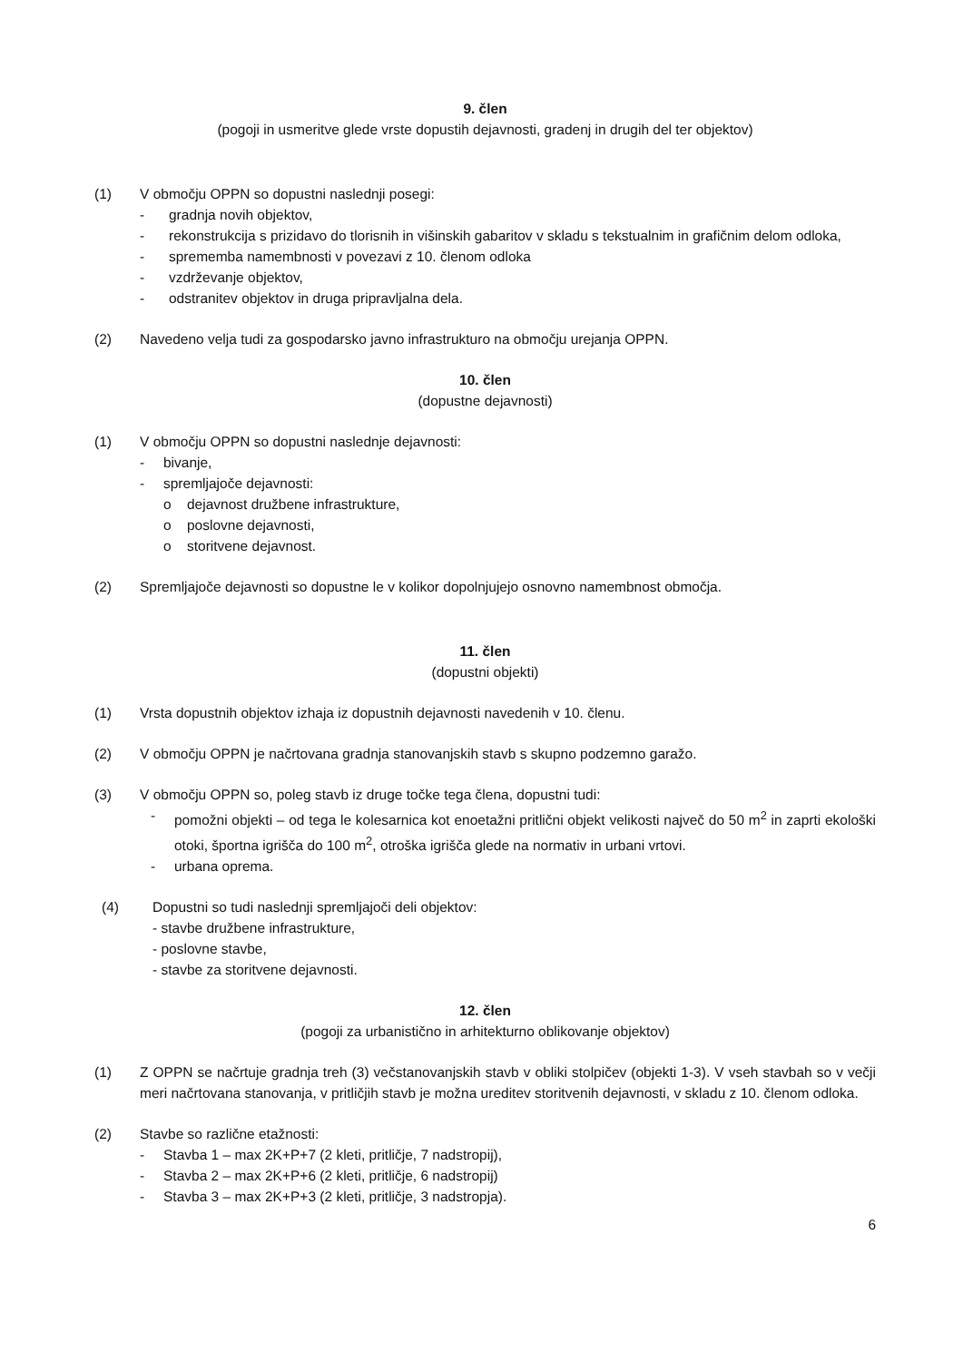9. člen
(pogoji in usmeritve glede vrste dopustih dejavnosti, gradenj in drugih del ter objektov)
(1) V območju OPPN so dopustni naslednji posegi:
- gradnja novih objektov,
- rekonstrukcija s prizidavo do tlorisnih in višinskih gabaritov v skladu s tekstualnim in grafičnim delom odloka,
- sprememba namembnosti v povezavi z 10. členom odloka
- vzdrževanje objektov,
- odstranitev objektov in druga pripravljalna dela.
(2) Navedeno velja tudi za gospodarsko javno infrastrukturo na območju urejanja OPPN.
10. člen
(dopustne dejavnosti)
(1) V območju OPPN so dopustni naslednje dejavnosti:
- bivanje,
- spremljajoče dejavnosti:
o dejavnost družbene infrastrukture,
o poslovne dejavnosti,
o storitvene dejavnost.
(2) Spremljajoče dejavnosti so dopustne le v kolikor dopolnjujejo osnovno namembnost območja.
11. člen
(dopustni objekti)
(1) Vrsta dopustnih objektov izhaja iz dopustnih dejavnosti navedenih v 10. členu.
(2) V območju OPPN je načrtovana gradnja stanovanjskih stavb s skupno podzemno garažo.
(3) V območju OPPN so, poleg stavb iz druge točke tega člena, dopustni tudi:
- pomožni objekti – od tega le kolesarnica kot enoetažni pritlični objekt velikosti največ do 50 m<sup>2</sup> in zaprti ekološki otoki, športna igrišča do 100 m<sup>2</sup>, otroška igrišča glede na normativ in urbani vrtovi.
- urbana oprema.
(4) Dopustni so tudi naslednji spremljajoči deli objektov:
- stavbe družbene infrastrukture,
- poslovne stavbe,
- stavbe za storitvene dejavnosti.
12. člen
(pogoji za urbanistično in arhitekturno oblikovanje objektov)
(1) Z OPPN se načrtuje gradnja treh (3) večstanovanjskih stavb v obliki stolpičev (objekti 1-3). V vseh stavbah so v večji meri načrtovana stanovanja, v pritličjih stavb je možna ureditev storitvenih dejavnosti, v skladu z 10. členom odloka.
(2) Stavbe so različne etažnosti:
- Stavba 1 – max 2K+P+7 (2 kleti, pritličje, 7 nadstropij),
- Stavba 2 – max 2K+P+6 (2 kleti, pritličje, 6 nadstropij)
- Stavba 3 – max 2K+P+3 (2 kleti, pritličje, 3 nadstropja).
6